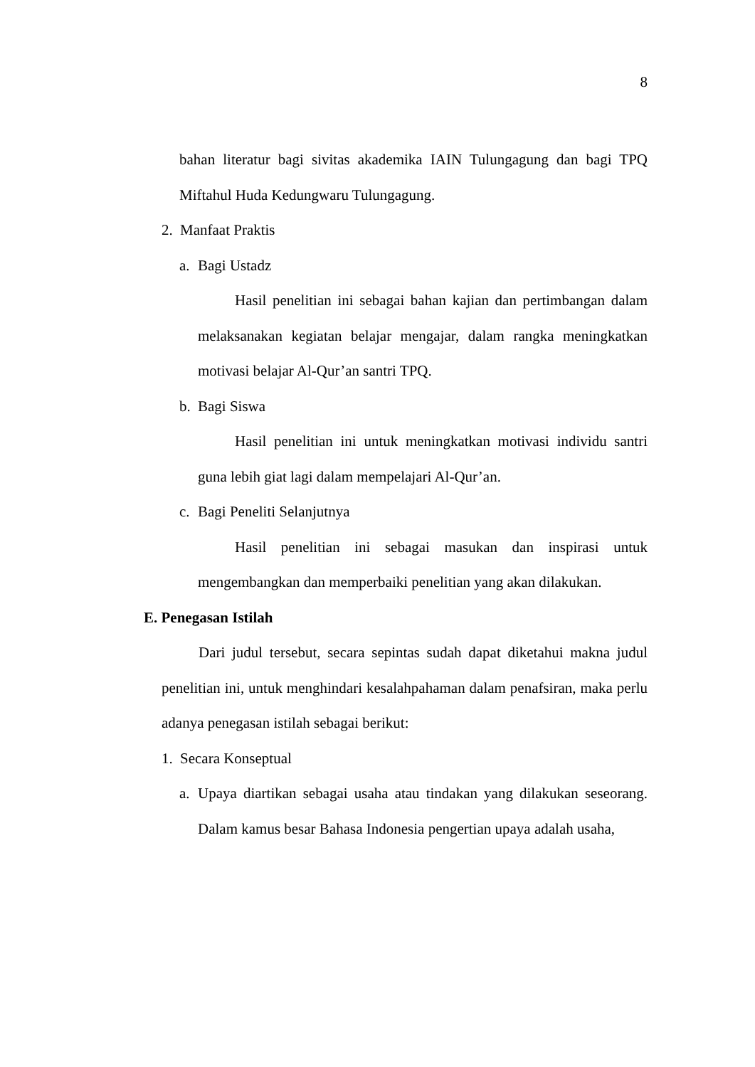8
bahan literatur bagi sivitas akademika IAIN Tulungagung dan bagi TPQ Miftahul Huda Kedungwaru Tulungagung.
2. Manfaat Praktis
a. Bagi Ustadz
Hasil penelitian ini sebagai bahan kajian dan pertimbangan dalam melaksanakan kegiatan belajar mengajar, dalam rangka meningkatkan motivasi belajar Al-Qur’an santri TPQ.
b. Bagi Siswa
Hasil penelitian ini untuk meningkatkan motivasi individu santri guna lebih giat lagi dalam mempelajari Al-Qur’an.
c. Bagi Peneliti Selanjutnya
Hasil penelitian ini sebagai masukan dan inspirasi untuk mengembangkan dan memperbaiki penelitian yang akan dilakukan.
E. Penegasan Istilah
Dari judul tersebut, secara sepintas sudah dapat diketahui makna judul penelitian ini, untuk menghindari kesalahpahaman dalam penafsiran, maka perlu adanya penegasan istilah sebagai berikut:
1. Secara Konseptual
a. Upaya diartikan sebagai usaha atau tindakan yang dilakukan seseorang. Dalam kamus besar Bahasa Indonesia pengertian upaya adalah usaha,